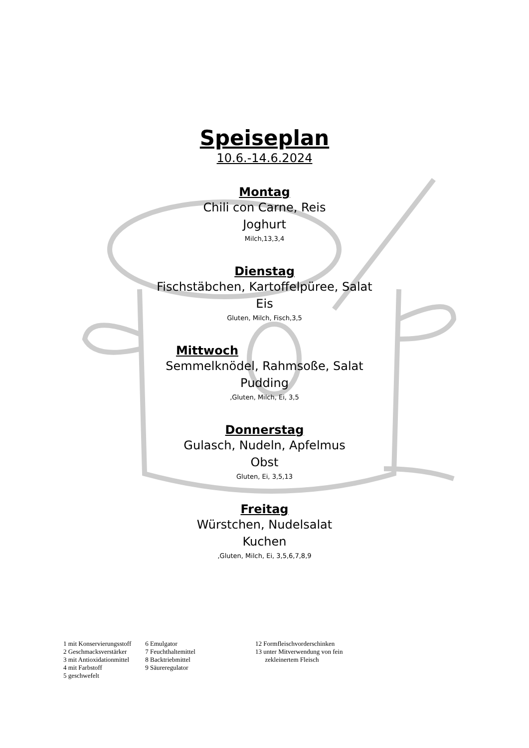Speiseplan
10.6.-14.6.2024
Montag
Chili con Carne, Reis
Joghurt
Milch,13,3,4
Dienstag
Fischstäbchen, Kartoffelpüree, Salat
Eis
Gluten, Milch, Fisch,3,5
Mittwoch
Semmelknödel, Rahmsoße, Salat
Pudding
,Gluten, Milch, Ei, 3,5
Donnerstag
Gulasch, Nudeln, Apfelmus
Obst
Gluten, Ei, 3,5,13
Freitag
Würstchen, Nudelsalat
Kuchen
,Gluten, Milch, Ei, 3,5,6,7,8,9
1 mit Konservierungsstoff
2 Geschmacksverstärker
3 mit Antioxidationmittel
4 mit Farbstoff
5 geschwefelt
6 Emulgator
7 Feuchthaltemittel
8 Backtriebmittel
9 Säureregulator
12 Formfleischvorderschinken
13 unter Mitverwendung von fein
zekleinertem Fleisch